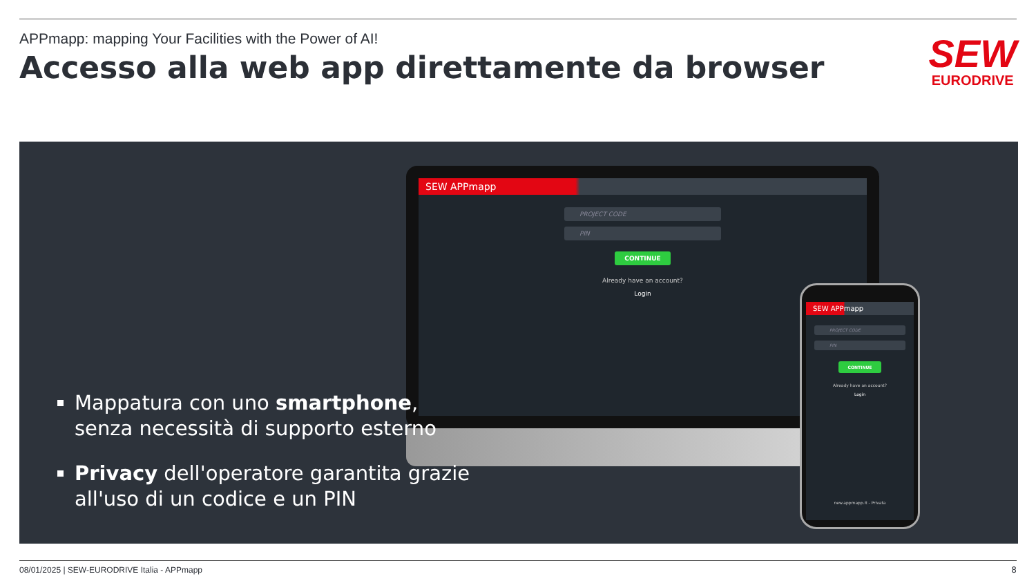APPmapp: mapping Your Facilities with the Power of AI!
Accesso alla web app direttamente da browser
SEW
EURODRIVE
SEW APPmapp
PROJECT CODE
PIN
CONTINUE
Already have an account?
Login
SEW APPmapp
PROJECT CODE
PIN
CONTINUE
Already have an account?
Login
new.appmapp.it - Privata
Mappatura con uno smartphone, senza necessità di supporto esterno
Privacy dell'operatore garantita grazie all'uso di un codice e un PIN
08/01/2025 | SEW-EURODRIVE Italia - APPmapp
8